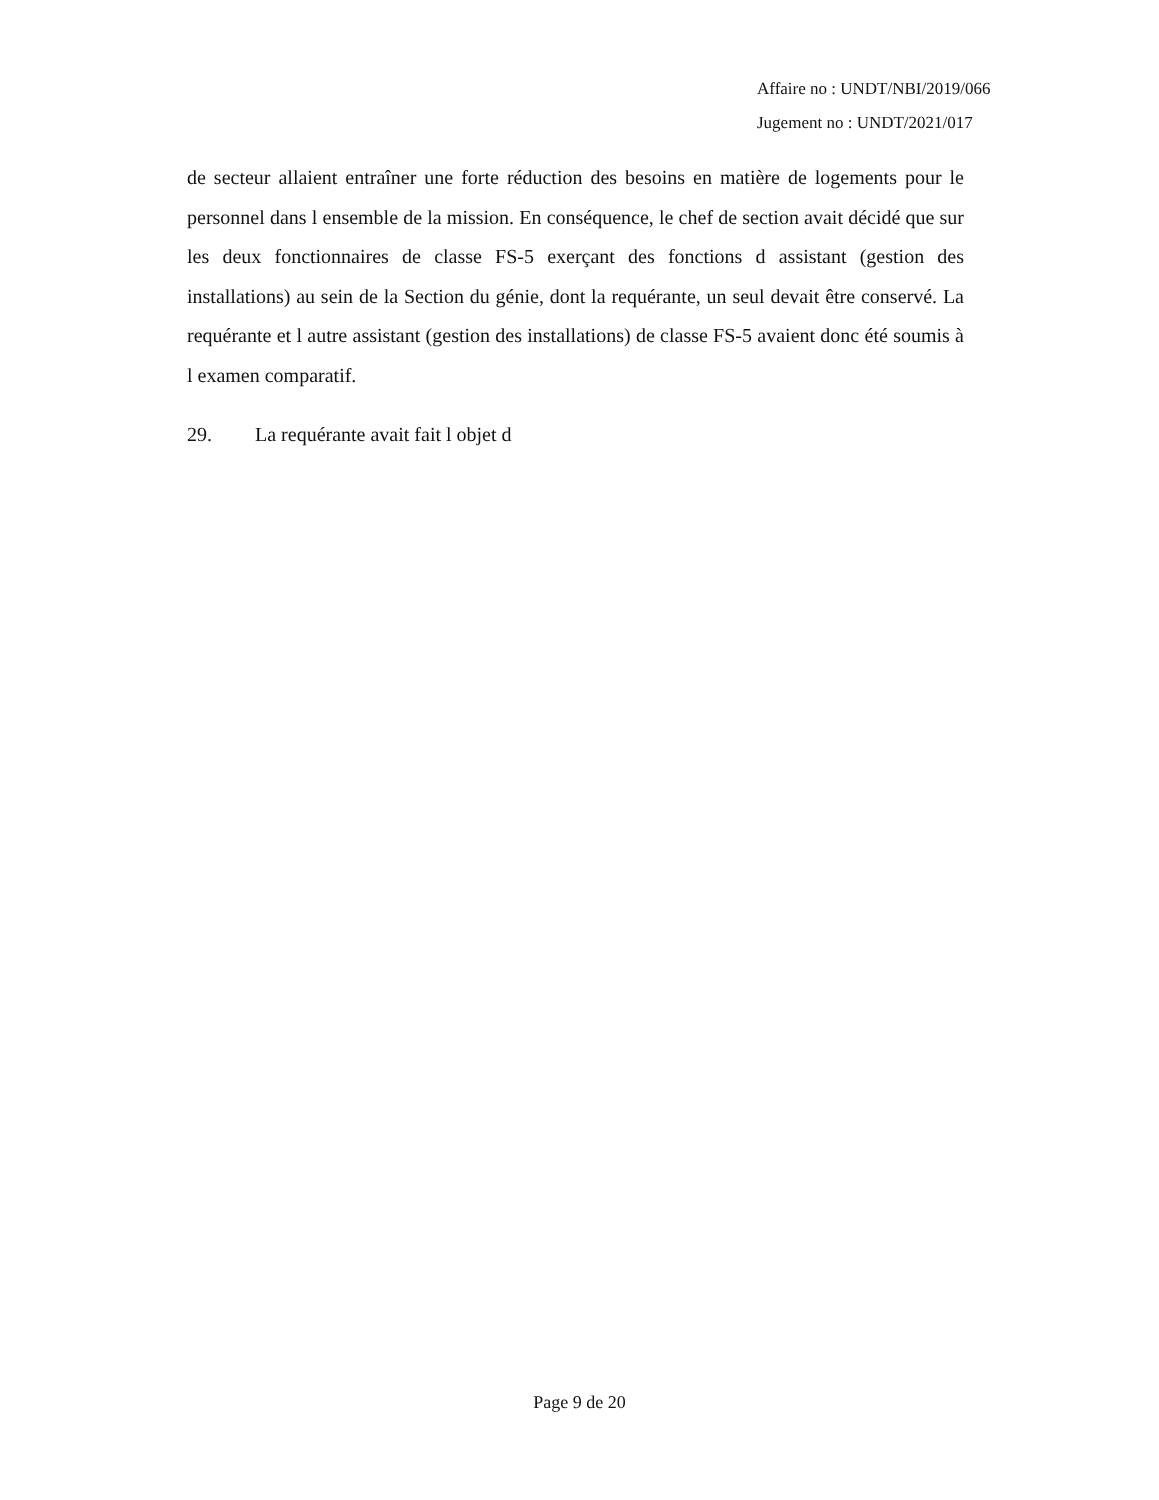Affaire no : UNDT/NBI/2019/066
Jugement no : UNDT/2021/017
de secteur allaient entraîner une forte réduction des besoins en matière de logements pour le personnel dans l ensemble de la mission. En conséquence, le chef de section avait décidé que sur les deux fonctionnaires de classe FS-5 exerçant des fonctions d assistant (gestion des installations) au sein de la Section du génie, dont la requérante, un seul devait être conservé. La requérante et l autre assistant (gestion des installations) de classe FS-5 avaient donc été soumis à l examen comparatif.
29. La requérante avait fait l objet d
Page 9 de 20